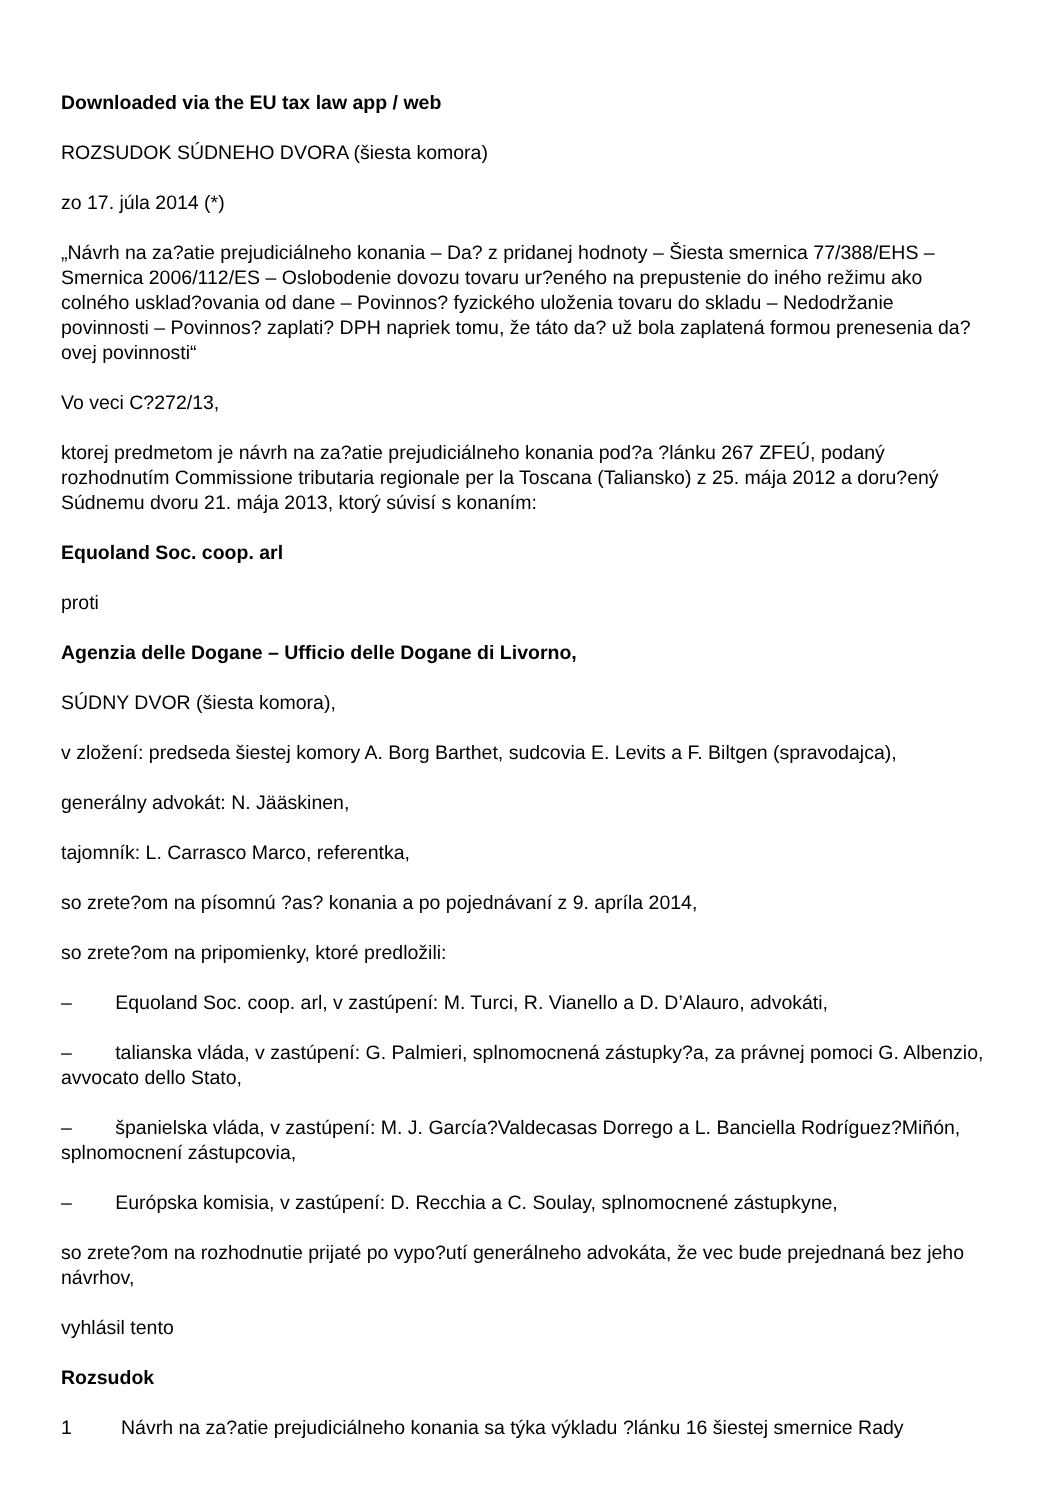Downloaded via the EU tax law app / web
ROZSUDOK SÚDNEHO DVORA (šiesta komora)
zo 17. júla 2014 (*)
„Návrh na za?atie prejudiciálneho konania – Da? z pridanej hodnoty – Šiesta smernica 77/388/EHS – Smernica 2006/112/ES – Oslobodenie dovozu tovaru ur?eného na prepustenie do iného režimu ako colného usklad?ovania od dane – Povinnos? fyzického uloženia tovaru do skladu – Nedodržanie povinnosti – Povinnos? zaplati? DPH napriek tomu, že táto da? už bola zaplatená formou prenesenia da?ovej povinnosti“
Vo veci C?272/13,
ktorej predmetom je návrh na za?atie prejudiciálneho konania pod?a ?lánku 267 ZFEÚ, podaný rozhodnutím Commissione tributaria regionale per la Toscana (Taliansko) z 25. mája 2012 a doru?ený Súdnemu dvoru 21. mája 2013, ktorý súvisí s konaním:
Equoland Soc. coop. arl
proti
Agenzia delle Dogane – Ufficio delle Dogane di Livorno,
SÚDNY DVOR (šiesta komora),
v zložení: predseda šiestej komory A. Borg Barthet, sudcovia E. Levits a F. Biltgen (spravodajca),
generálny advokát: N. Jääskinen,
tajomník: L. Carrasco Marco, referentka,
so zrete?om na písomnú ?as? konania a po pojednávaní z 9. apríla 2014,
so zrete?om na pripomienky, ktoré predložili:
– Equoland Soc. coop. arl, v zastúpení: M. Turci, R. Vianello a D. D’Alauro, advokáti,
– talianska vláda, v zastúpení: G. Palmieri, splnomocnená zástupky?a, za právnej pomoci G. Albenzio, avvocato dello Stato,
– španielska vláda, v zastúpení: M. J. García?Valdecasas Dorrego a L. Banciella Rodríguez?Miñón, splnomocnení zástupcovia,
– Európska komisia, v zastúpení: D. Recchia a C. Soulay, splnomocnené zástupkyne,
so zrete?om na rozhodnutie prijaté po vypo?utí generálneho advokáta, že vec bude prejednaná bez jeho návrhov,
vyhlásil tento
Rozsudok
1 Návrh na za?atie prejudiciálneho konania sa týka výkladu ?lánku 16 šiestej smernice Rady